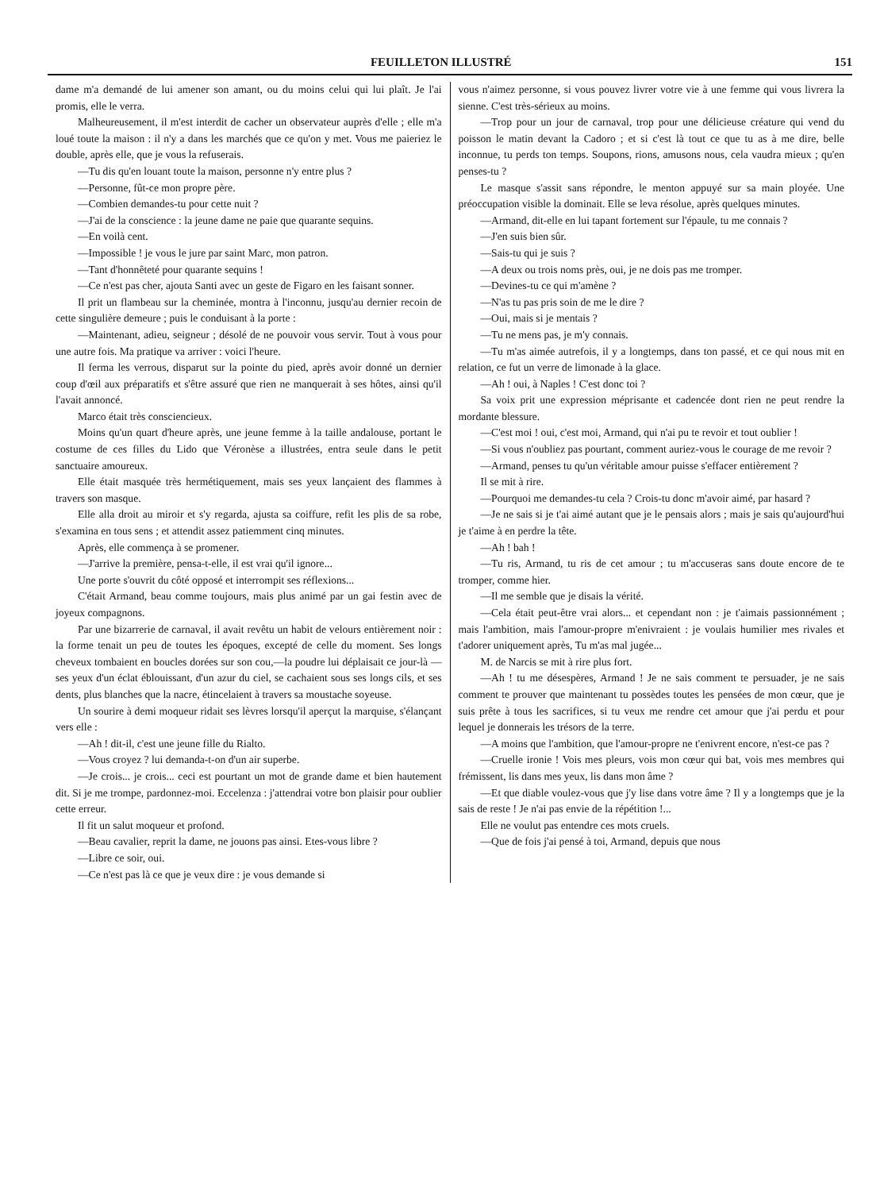FEUILLETON ILLUSTRÉ 151
dame m'a demandé de lui amener son amant, ou du moins celui qui lui plaît. Je l'ai promis, elle le verra.
Malheureusement, il m'est interdit de cacher un observateur auprès d'elle ; elle m'a loué toute la maison : il n'y a dans les marchés que ce qu'on y met. Vous me paieriez le double, après elle, que je vous la refuserais.
—Tu dis qu'en louant toute la maison, personne n'y entre plus ?
—Personne, fût-ce mon propre père.
—Combien demandes-tu pour cette nuit ?
—J'ai de la conscience : la jeune dame ne paie que quarante sequins.
—En voilà cent.
—Impossible ! je vous le jure par saint Marc, mon patron.
—Tant d'honnêteté pour quarante sequins !
—Ce n'est pas cher, ajouta Santi avec un geste de Figaro en les faisant sonner.
Il prit un flambeau sur la cheminée, montra à l'inconnu, jusqu'au dernier recoin de cette singulière demeure ; puis le conduisant à la porte :
—Maintenant, adieu, seigneur ; désolé de ne pouvoir vous servir. Tout à vous pour une autre fois. Ma pratique va arriver : voici l'heure.
Il ferma les verrous, disparut sur la pointe du pied, après avoir donné un dernier coup d'œil aux préparatifs et s'être assuré que rien ne manquerait à ses hôtes, ainsi qu'il l'avait annoncé.
Marco était très consciencieux.
Moins qu'un quart d'heure après, une jeune femme à la taille andalouse, portant le costume de ces filles du Lido que Véronèse a illustrées, entra seule dans le petit sanctuaire amoureux.
Elle était masquée très hermétiquement, mais ses yeux lançaient des flammes à travers son masque.
Elle alla droit au miroir et s'y regarda, ajusta sa coiffure, refit les plis de sa robe, s'examina en tous sens ; et attendit assez patiemment cinq minutes.
Après, elle commença à se promener.
—J'arrive la première, pensa-t-elle, il est vrai qu'il ignore...
Une porte s'ouvrit du côté opposé et interrompit ses réflexions...
C'était Armand, beau comme toujours, mais plus animé par un gai festin avec de joyeux compagnons.
Par une bizarrerie de carnaval, il avait revêtu un habit de velours entièrement noir : la forme tenait un peu de toutes les époques, excepté de celle du moment. Ses longs cheveux tombaient en boucles dorées sur son cou,—la poudre lui déplaisait ce jour-là — ses yeux d'un éclat éblouissant, d'un azur du ciel, se cachaient sous ses longs cils, et ses dents, plus blanches que la nacre, étincelaient à travers sa moustache soyeuse.
Un sourire à demi moqueur ridait ses lèvres lorsqu'il aperçut la marquise, s'élançant vers elle :
—Ah ! dit-il, c'est une jeune fille du Rialto.
—Vous croyez ? lui demanda-t-on d'un air superbe.
—Je crois... je crois... ceci est pourtant un mot de grande dame et bien hautement dit. Si je me trompe, pardonnez-moi. Eccelenza : j'attendrai votre bon plaisir pour oublier cette erreur.
Il fit un salut moqueur et profond.
—Beau cavalier, reprit la dame, ne jouons pas ainsi. Etes-vous libre ?
—Libre ce soir, oui.
—Ce n'est pas là ce que je veux dire : je vous demande si
vous n'aimez personne, si vous pouvez livrer votre vie à une femme qui vous livrera la sienne. C'est très-sérieux au moins.
—Trop pour un jour de carnaval, trop pour une délicieuse créature qui vend du poisson le matin devant la Cadoro ; et si c'est là tout ce que tu as à me dire, belle inconnue, tu perds ton temps. Soupons, rions, amusons nous, cela vaudra mieux ; qu'en penses-tu ?
Le masque s'assit sans répondre, le menton appuyé sur sa main ployée. Une préoccupation visible la dominait. Elle se leva résolue, après quelques minutes.
—Armand, dit-elle en lui tapant fortement sur l'épaule, tu me connais ?
—J'en suis bien sûr.
—Sais-tu qui je suis ?
—A deux ou trois noms près, oui, je ne dois pas me tromper.
—Devines-tu ce qui m'amène ?
—N'as tu pas pris soin de me le dire ?
—Oui, mais si je mentais ?
—Tu ne mens pas, je m'y connais.
—Tu m'as aimée autrefois, il y a longtemps, dans ton passé, et ce qui nous mit en relation, ce fut un verre de limonade à la glace.
—Ah ! oui, à Naples ! C'est donc toi ?
Sa voix prit une expression méprisante et cadencée dont rien ne peut rendre la mordante blessure.
—C'est moi ! oui, c'est moi, Armand, qui n'ai pu te revoir et tout oublier !
—Si vous n'oubliez pas pourtant, comment auriez-vous le courage de me revoir ?
—Armand, penses tu qu'un véritable amour puisse s'effacer entièrement ?
Il se mit à rire.
—Pourquoi me demandes-tu cela ? Crois-tu donc m'avoir aimé, par hasard ?
—Je ne sais si je t'ai aimé autant que je le pensais alors ; mais je sais qu'aujourd'hui je t'aime à en perdre la tête.
—Ah ! bah !
—Tu ris, Armand, tu ris de cet amour ; tu m'accuseras sans doute encore de te tromper, comme hier.
—Il me semble que je disais la vérité.
—Cela était peut-être vrai alors... et cependant non : je t'aimais passionnément ; mais l'ambition, mais l'amour-propre m'enivraient : je voulais humilier mes rivales et t'adorer uniquement après, Tu m'as mal jugée...
M. de Narcis se mit à rire plus fort.
—Ah ! tu me désespères, Armand ! Je ne sais comment te persuader, je ne sais comment te prouver que maintenant tu possèdes toutes les pensées de mon cœur, que je suis prête à tous les sacrifices, si tu veux me rendre cet amour que j'ai perdu et pour lequel je donnerais les trésors de la terre.
—A moins que l'ambition, que l'amour-propre ne t'enivrent encore, n'est-ce pas ?
—Cruelle ironie ! Vois mes pleurs, vois mon cœur qui bat, vois mes membres qui frémissent, lis dans mes yeux, lis dans mon âme ?
—Et que diable voulez-vous que j'y lise dans votre âme ? Il y a longtemps que je la sais de reste ! Je n'ai pas envie de la répétition !...
Elle ne voulut pas entendre ces mots cruels.
—Que de fois j'ai pensé à toi, Armand, depuis que nous